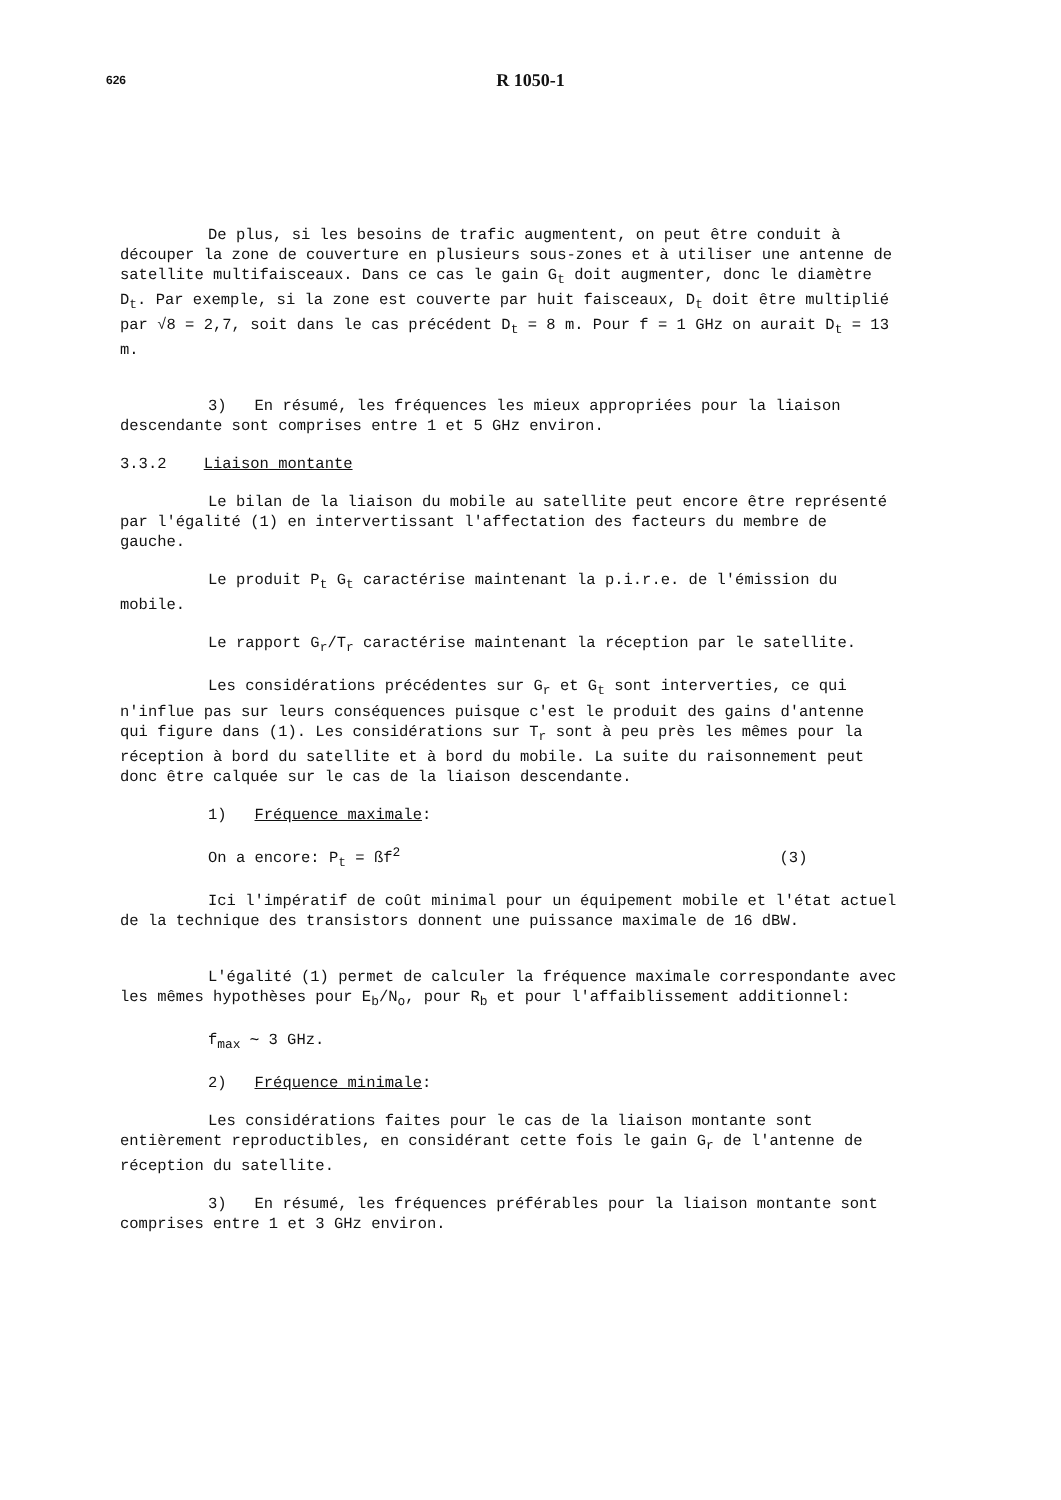626
R 1050-1
De plus, si les besoins de trafic augmentent, on peut être conduit à découper la zone de couverture en plusieurs sous-zones et à utiliser une antenne de satellite multifaisceaux. Dans ce cas le gain G<sub>t</sub> doit augmenter, donc le diamètre D<sub>t</sub>. Par exemple, si la zone est couverte par huit faisceaux, D<sub>t</sub> doit être multiplié par √8 = 2,7, soit dans le cas précédent D<sub>t</sub> = 8 m. Pour f = 1 GHz on aurait D<sub>t</sub> = 13 m.
3) En résumé, les fréquences les mieux appropriées pour la liaison descendante sont comprises entre 1 et 5 GHz environ.
3.3.2 Liaison montante
Le bilan de la liaison du mobile au satellite peut encore être représenté par l'égalité (1) en intervertissant l'affectation des facteurs du membre de gauche.
Le produit P<sub>t</sub> G<sub>t</sub> caractérise maintenant la p.i.r.e. de l'émission du mobile.
Le rapport G<sub>r</sub>/T<sub>r</sub> caractérise maintenant la réception par le satellite.
Les considérations précédentes sur G<sub>r</sub> et G<sub>t</sub> sont interverties, ce qui n'influe pas sur leurs conséquences puisque c'est le produit des gains d'antenne qui figure dans (1). Les considérations sur T<sub>r</sub> sont à peu près les mêmes pour la réception à bord du satellite et à bord du mobile. La suite du raisonnement peut donc être calquée sur le cas de la liaison descendante.
1) Fréquence maximale:
On a encore: P<sub>t</sub> = ßf<sup>2</sup> (3)
Ici l'impératif de coût minimal pour un équipement mobile et l'état actuel de la technique des transistors donnent une puissance maximale de 16 dBW.
L'égalité (1) permet de calculer la fréquence maximale correspondante avec les mêmes hypothèses pour E<sub>b</sub>/N<sub>o</sub>, pour R<sub>b</sub> et pour l'affaiblissement additionnel:
f<sub>max</sub> ∼ 3 GHz.
2) Fréquence minimale:
Les considérations faites pour le cas de la liaison montante sont entièrement reproductibles, en considérant cette fois le gain G<sub>r</sub> de l'antenne de réception du satellite.
3) En résumé, les fréquences préférables pour la liaison montante sont comprises entre 1 et 3 GHz environ.